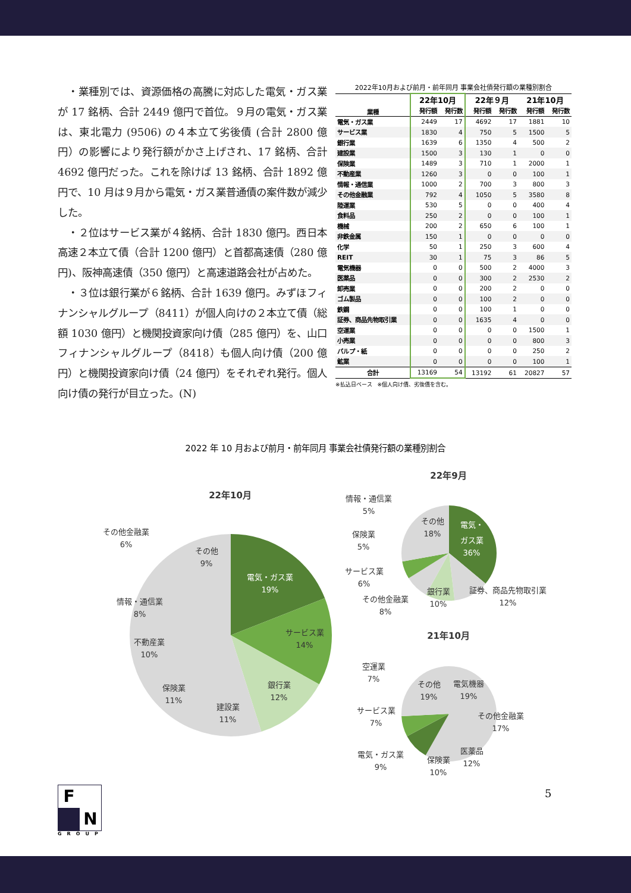・業種別では、資源価格の高騰に対応した電気・ガス業が 17 銘柄、合計 2449 億円で首位。９月の電気・ガス業は、東北電力 (9506) の４本立て劣後債 (合計 2800 億円）の影響により発行額がかさ上げされ、17 銘柄、合計 4692 億円だった。これを除けば 13 銘柄、合計 1892 億円で、10 月は９月から電気・ガス業普通債の案件数が減少した。
　・２位はサービス業が４銘柄、合計 1830 億円。西日本高速２本立て債（合計 1200 億円）と首都高速債（280 億円)、阪神高速債（350 億円）と高速道路会社が占めた。
　・３位は銀行業が６銘柄、合計 1639 億円。みずほフィナンシャルグループ（8411）が個人向けの２本立て債（総額 1030 億円）と機関投資家向け債（285 億円）を、山口フィナンシャルグループ（8418）も個人向け債（200 億円）と機関投資家向け債（24 億円）をそれぞれ発行。個人向け債の発行が目立った。(N)
2022年10月および前月・前年同月 事業会社債発行額の業種別割合
| 業種 | 22年10月 | | 22年９月 | | 21年10月 | |
| --- | --- | --- | --- | --- | --- | --- |
| | 発行額 | 発行数 | 発行額 | 発行数 | 発行額 | 発行数 |
| 電気・ガス業 | 2449 | 17 | 4692 | 17 | 1881 | 10 |
| サービス業 | 1830 | 4 | 750 | 5 | 1500 | 5 |
| 銀行業 | 1639 | 6 | 1350 | 4 | 500 | 2 |
| 建設業 | 1500 | 3 | 130 | 1 | 0 | 0 |
| 保険業 | 1489 | 3 | 710 | 1 | 2000 | 1 |
| 不動産業 | 1260 | 3 | 0 | 0 | 100 | 1 |
| 情報・通信業 | 1000 | 2 | 700 | 3 | 800 | 3 |
| その他金融業 | 792 | 4 | 1050 | 5 | 3580 | 8 |
| 陸運業 | 530 | 5 | 0 | 0 | 400 | 4 |
| 食料品 | 250 | 2 | 0 | 0 | 100 | 1 |
| 機械 | 200 | 2 | 650 | 6 | 100 | 1 |
| 非鉄金属 | 150 | 1 | 0 | 0 | 0 | 0 |
| 化学 | 50 | 1 | 250 | 3 | 600 | 4 |
| REIT | 30 | 1 | 75 | 3 | 86 | 5 |
| 電気機器 | 0 | 0 | 500 | 2 | 4000 | 3 |
| 医薬品 | 0 | 0 | 300 | 2 | 2530 | 2 |
| 卸売業 | 0 | 0 | 200 | 2 | 0 | 0 |
| ゴム製品 | 0 | 0 | 100 | 2 | 0 | 0 |
| 鉄鋼 | 0 | 0 | 100 | 1 | 0 | 0 |
| 証券、商品先物取引業 | 0 | 0 | 1635 | 4 | 0 | 0 |
| 空運業 | 0 | 0 | 0 | 0 | 1500 | 1 |
| 小売業 | 0 | 0 | 0 | 0 | 800 | 3 |
| パルプ・紙 | 0 | 0 | 0 | 0 | 250 | 2 |
| 鉱業 | 0 | 0 | 0 | 0 | 100 | 1 |
| 合計 | 13169 | 54 | 13192 | 61 | 20827 | 57 |
※払込日ベース　※個人向け債、劣後債を含む。
2022 年 10 月および前月・前年同月 事業会社債発行額の業種別割合
22年10月
電気・ガス業
19%
サービス業
14%
銀行業
12%
建設業
11%
保険業
11%
不動産業
10%
情報・通信業
8%
その他金融業
6%
その他
9%
22年9月
情報・通信業
5%
保険業
5%
サービス業
6%
その他金融業
8%
銀行業
10%
証券、商品先物取引業
12%
その他
18%
電気・
ガス業
36%
21年10月
空運業
7%
サービス業
7%
電気・ガス業
9%
保険業
10%
医薬品
12%
その他金融業
17%
電気機器
19%
その他
19%
F
N
GROUP
5